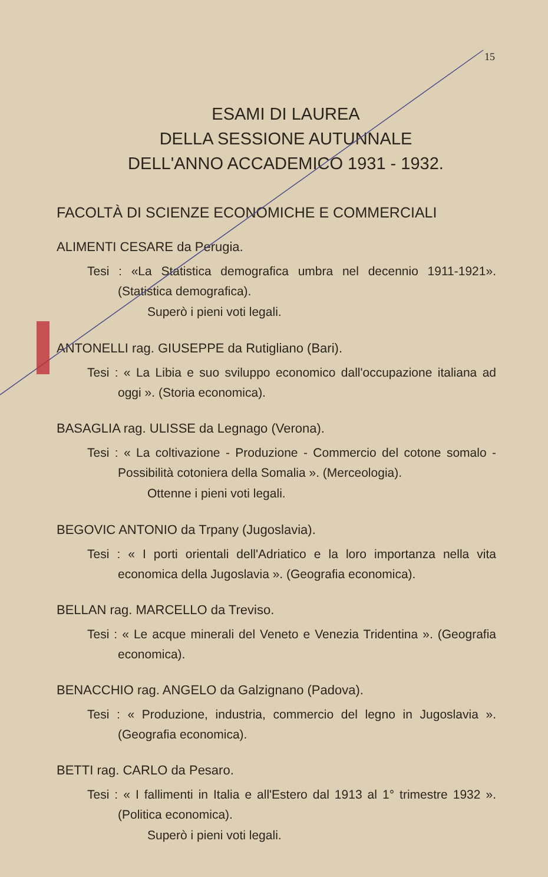15
ESAMI DI LAUREA
DELLA SESSIONE AUTUNNALE
DELL'ANNO ACCADEMICO 1931 - 1932.
FACOLTÀ DI SCIENZE ECONOMICHE E COMMERCIALI
ALIMENTI CESARE da Perugia.
Tesi : «La Statistica demografica umbra nel decennio 1911-1921». (Statistica demografica).
Superò i pieni voti legali.
ANTONELLI rag. GIUSEPPE da Rutigliano (Bari).
Tesi : « La Libia e suo sviluppo economico dall'occupazione italiana ad oggi ». (Storia economica).
BASAGLIA rag. ULISSE da Legnago (Verona).
Tesi : « La coltivazione - Produzione - Commercio del cotone somalo - Possibilità cotoniera della Somalia ». (Merceologia).
Ottenne i pieni voti legali.
BEGOVIC ANTONIO da Trpany (Jugoslavia).
Tesi : « I porti orientali dell'Adriatico e la loro importanza nella vita economica della Jugoslavia ». (Geografia economica).
BELLAN rag. MARCELLO da Treviso.
Tesi : « Le acque minerali del Veneto e Venezia Tridentina ». (Geografia economica).
BENACCHIO rag. ANGELO da Galzignano (Padova).
Tesi : « Produzione, industria, commercio del legno in Jugoslavia ». (Geografia economica).
BETTI rag. CARLO da Pesaro.
Tesi : « I fallimenti in Italia e all'Estero dal 1913 al 1° trimestre 1932 ». (Politica economica).
Superò i pieni voti legali.